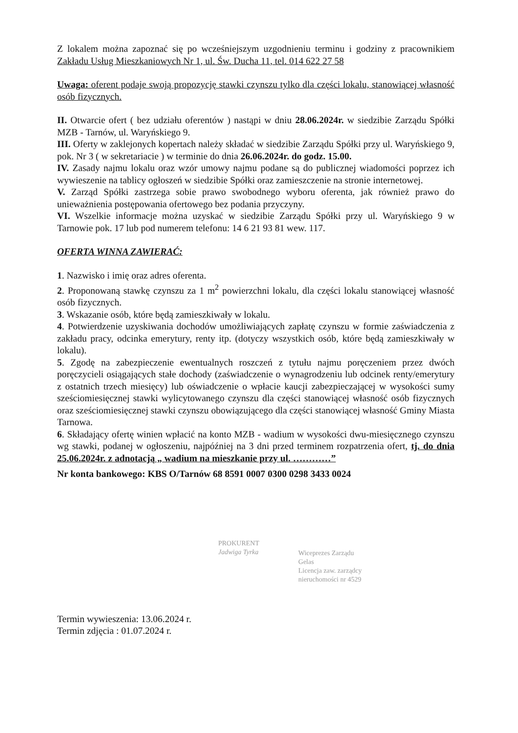Z lokalem można zapoznać się po wcześniejszym uzgodnieniu terminu i godziny z pracownikiem Zakładu Usług Mieszkaniowych Nr 1, ul. Św. Ducha 11, tel. 014 622 27 58
Uwaga: oferent podaje swoją propozycję stawki czynszu tylko dla części lokalu, stanowiącej własność osób fizycznych.
II. Otwarcie ofert ( bez udziału oferentów ) nastąpi w dniu 28.06.2024r. w siedzibie Zarządu Spółki MZB - Tarnów, ul. Waryńskiego 9.
III. Oferty w zaklejonych kopertach należy składać w siedzibie Zarządu Spółki przy ul. Waryńskiego 9, pok. Nr 3 ( w sekretariacie ) w terminie do dnia 26.06.2024r. do godz. 15.00.
IV. Zasady najmu lokalu oraz wzór umowy najmu podane są do publicznej wiadomości poprzez ich wywieszenie na tablicy ogłoszeń w siedzibie Spółki oraz zamieszczenie na stronie internetowej.
V. Zarząd Spółki zastrzega sobie prawo swobodnego wyboru oferenta, jak również prawo do unieważnienia postępowania ofertowego bez podania przyczyny.
VI. Wszelkie informacje można uzyskać w siedzibie Zarządu Spółki przy ul. Waryńskiego 9 w Tarnowie pok. 17 lub pod numerem telefonu: 14 6 21 93 81 wew. 117.
OFERTA WINNA ZAWIERAĆ:
1. Nazwisko i imię oraz adres oferenta.
2. Proponowaną stawkę czynszu za 1 m<sup>2</sup> powierzchni lokalu, dla części lokalu stanowiącej własność osób fizycznych.
3. Wskazanie osób, które będą zamieszkiwały w lokalu.
4. Potwierdzenie uzyskiwania dochodów umożliwiających zapłatę czynszu w formie zaświadczenia z zakładu pracy, odcinka emerytury, renty itp. (dotyczy wszystkich osób, które będą zamieszkiwały w lokalu).
5. Zgodę na zabezpieczenie ewentualnych roszczeń z tytułu najmu poręczeniem przez dwóch poręczycieli osiągających stałe dochody (zaświadczenie o wynagrodzeniu lub odcinek renty/emerytury z ostatnich trzech miesięcy) lub oświadczenie o wpłacie kaucji zabezpieczającej w wysokości sumy sześciomiesięcznej stawki wylicytowanego czynszu dla części stanowiącej własność osób fizycznych oraz sześciomiesięcznej stawki czynszu obowiązującego dla części stanowiącej własność Gminy Miasta Tarnowa.
6. Składający ofertę winien wpłacić na konto MZB - wadium w wysokości dwu-miesięcznego czynszu wg stawki, podanej w ogłoszeniu, najpóźniej na 3 dni przed terminem rozpatrzenia ofert, tj. do dnia 25.06.2024r. z adnotacją „ wadium na mieszkanie przy ul. …………”
Nr konta bankowego: KBS O/Tarnów 68 8591 0007 0300 0298 3433 0024
PROKURENT
Jadwiga Tyrka
Wiceprezes Zarządu
Gelas
Licencja zaw. zarządcy
nieruchomości nr 4529
Termin wywieszenia: 13.06.2024 r.
Termin zdjęcia : 01.07.2024 r.